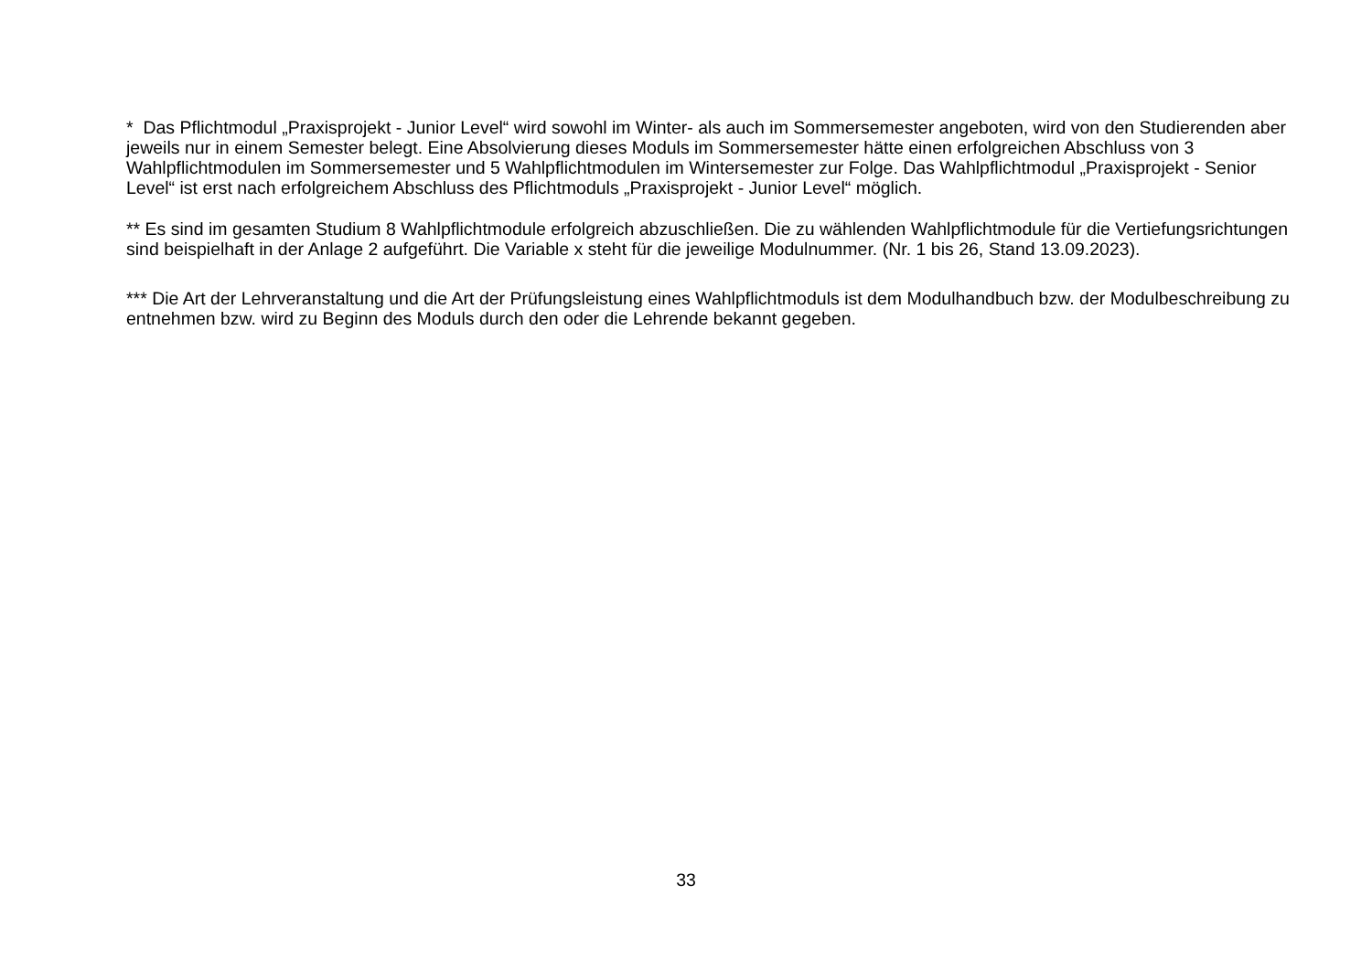* Das Pflichtmodul „Praxisprojekt - Junior Level“ wird sowohl im Winter- als auch im Sommersemester angeboten, wird von den Studierenden aber jeweils nur in einem Semester belegt. Eine Absolvierung dieses Moduls im Sommersemester hätte einen erfolgreichen Abschluss von 3 Wahlpflichtmodulen im Sommersemester und 5 Wahlpflichtmodulen im Wintersemester zur Folge. Das Wahlpflichtmodul „Praxisprojekt - Senior Level“ ist erst nach erfolgreichem Abschluss des Pflichtmoduls „Praxisprojekt - Junior Level“ möglich.
** Es sind im gesamten Studium 8 Wahlpflichtmodule erfolgreich abzuschließen. Die zu wählenden Wahlpflichtmodule für die Vertiefungsrichtungen sind beispielhaft in der Anlage 2 aufgeführt. Die Variable x steht für die jeweilige Modulnummer. (Nr. 1 bis 26, Stand 13.09.2023).
*** Die Art der Lehrveranstaltung und die Art der Prüfungsleistung eines Wahlpflichtmoduls ist dem Modulhandbuch bzw. der Modulbeschreibung zu entnehmen bzw. wird zu Beginn des Moduls durch den oder die Lehrende bekannt gegeben.
33